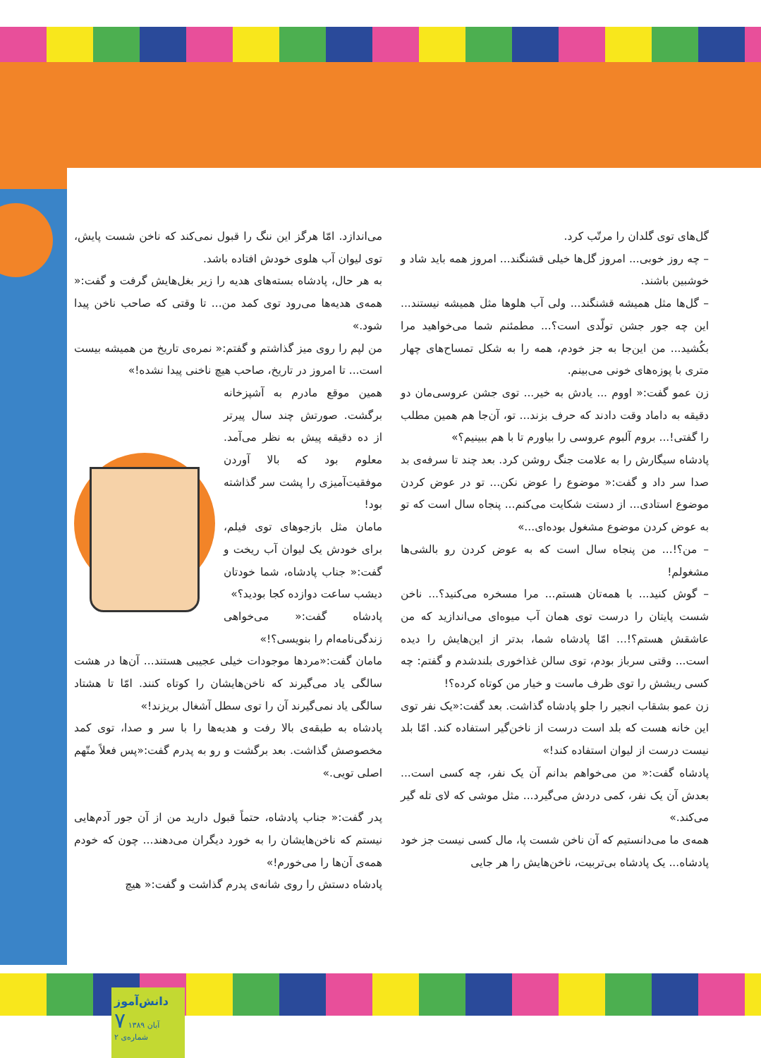گل‌های توی گلدان را مرتّب کرد.
– چه روز خوبی... امروز گل‌ها خیلی قشنگند... امروز همه باید شاد و خوشبین باشند.
– گل‌ها مثل همیشه قشنگند... ولی آب هلوها مثل همیشه نیستند... این چه جور جشن تولّدی است؟... مطمئنم شما می‌خواهید مرا بکُشید... من این‌جا به جز خودم، همه را به شکل تمساح‌های چهار متری با پوزه‌های خونی می‌بینم.
زن عمو گفت:« اووم ... یادش به خیر... توی جشن عروسی‌مان دو دقیقه به داماد وقت دادند که حرف بزند... تو، آن‌جا هم همین مطلب را گفتی!... بروم آلبوم عروسی را بیاورم تا با هم ببینیم؟»
پادشاه سیگارش را به علامت جنگ روشن کرد. بعد چند تا سرفه‌ی بد صدا سر داد و گفت:« موضوع را عوض نکن... تو در عوض کردن موضوع استادی... از دستت شکایت می‌کنم... پنجاه سال است که تو به عوض کردن موضوع مشغول بوده‌ای...»
– من؟!... من پنجاه سال است که به عوض کردن رو بالشی‌ها مشغولم!
– گوش کنید... با همه‌تان هستم... مرا مسخره می‌کنید؟... ناخن شست پایتان را درست توی همان آب میوه‌ای می‌اندازید که من عاشقش هستم؟!... امّا پادشاه شما، بدتر از این‌هایش را دیده است... وقتی سرباز بودم، توی سالن غذاخوری بلندشدم و گفتم: چه کسی ریشش را توی ظرف ماست و خیار من کوتاه کرده؟!
زن عمو بشقاب انجیر را جلو پادشاه گذاشت. بعد گفت:«یک نفر توی این خانه هست که بلد است درست از ناخن‌گیر استفاده کند. امّا بلد نیست درست از لیوان استفاده کند!»
پادشاه گفت:« من می‌خواهم بدانم آن یک نفر، چه کسی است... بعدش آن یک نفر، کمی دردش می‌گیرد... مثل موشی که لای تله گیر می‌کند.»
همه‌ی ما می‌دانستیم که آن ناخن شست پا، مال کسی نیست جز خود پادشاه... یک پادشاه بی‌تربیت، ناخن‌هایش را هر جایی
می‌اندازد. امّا هرگز این ننگ را قبول نمی‌کند که ناخن شست پایش، توی لیوان آب هلوی خودش افتاده باشد.
به هر حال، پادشاه بسته‌های هدیه را زیر بغل‌هایش گرفت و گفت:« همه‌ی هدیه‌ها می‌رود توی کمد من... تا وقتی که صاحب ناخن پیدا شود.»
من لپم را روی میز گذاشتم و گفتم:« نمره‌ی تاریخ من همیشه بیست است... تا امروز در تاریخ، صاحب هیچ ناخنی پیدا نشده!»
همین موقع مادرم به آشپزخانه برگشت. صورتش چند سال پیرتر از ده دقیقه پیش به نظر می‌آمد. معلوم بود که بالا آوردن موفقیت‌آمیزی را پشت سر گذاشته بود!
مامان مثل بازجوهای توی فیلم، برای خودش یک لیوان آب ریخت و گفت:« جناب پادشاه، شما خودتان دیشب ساعت دوازده کجا بودید؟»
پادشاه گفت:« می‌خواهی زندگی‌نامه‌ام را بنویسی؟!»
مامان گفت:«مردها موجودات خیلی عجیبی هستند... آن‌ها در هشت سالگی یاد می‌گیرند که ناخن‌هایشان را کوتاه کنند. امّا تا هشتاد سالگی یاد نمی‌گیرند آن را توی سطل آشغال بریزند!»
پادشاه به طبقه‌ی بالا رفت و هدیه‌ها را با سر و صدا، توی کمد مخصوصش گذاشت. بعد برگشت و رو به پدرم گفت:«پس فعلاً متّهم اصلی تویی.»
پدر گفت:« جناب پادشاه، حتماً قبول دارید من از آن جور آدم‌هایی نیستم که ناخن‌هایشان را به خورد دیگران می‌دهند... چون که خودم همه‌ی آن‌ها را می‌خورم!»
پادشاه دستش را روی شانه‌ی پدرم گذاشت و گفت:« هیچ
دانش‌آموز
۷ آبان ۱۳۸۹ شماره‌ی ۲